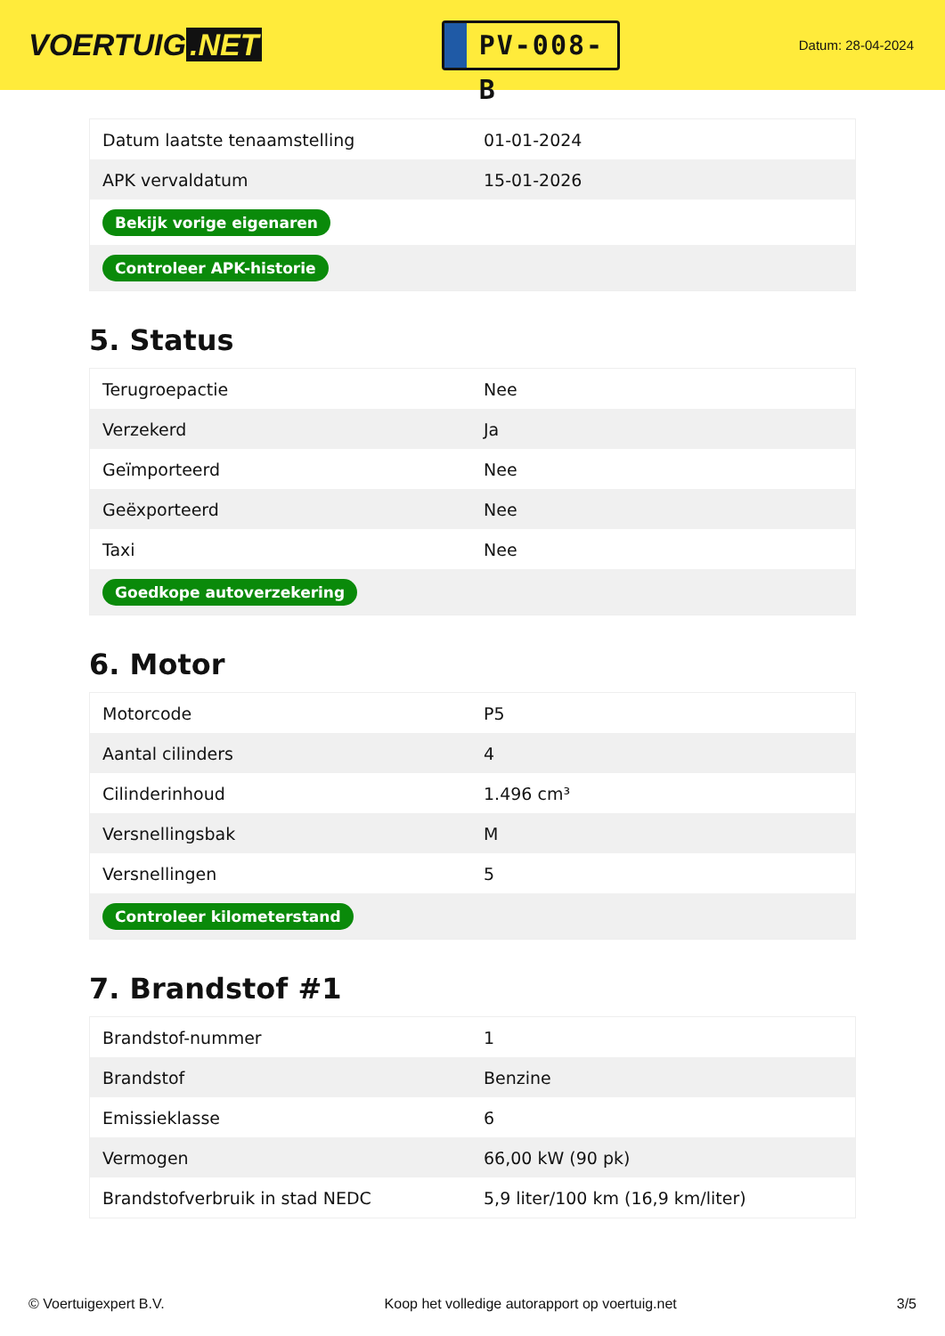VOERTUIG.NET
PV-008-B
Datum: 28-04-2024
| Datum laatste tenaamstelling | 01-01-2024 |
| APK vervaldatum | 15-01-2026 |
| Bekijk vorige eigenaren | |
| Controleer APK-historie | |
5. Status
| Terugroepactie | Nee |
| Verzekerd | Ja |
| Geïmporteerd | Nee |
| Geëxporteerd | Nee |
| Taxi | Nee |
| Goedkope autoverzekering | |
6. Motor
| Motorcode | P5 |
| Aantal cilinders | 4 |
| Cilinderinhoud | 1.496 cm³ |
| Versnellingsbak | M |
| Versnellingen | 5 |
| Controleer kilometerstand | |
7. Brandstof #1
| Brandstof-nummer | 1 |
| Brandstof | Benzine |
| Emissieklasse | 6 |
| Vermogen | 66,00 kW (90 pk) |
| Brandstofverbruik in stad NEDC | 5,9 liter/100 km (16,9 km/liter) |
© Voertuigexpert B.V. Koop het volledige autorapport op voertuig.net 3/5